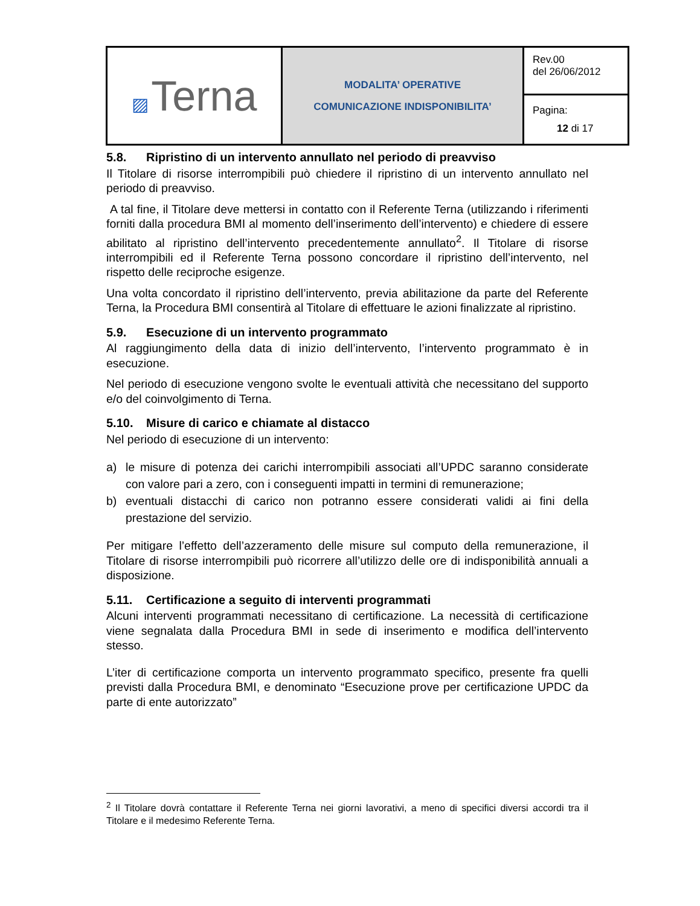| ▨ Terna | MODALITA’ OPERATIVE COMUNICAZIONE INDISPONIBILITA’ | Rev.00 del 26/06/2012 |
| | | Pagina: 12 di 17 |
5.8. Ripristino di un intervento annullato nel periodo di preavviso
Il Titolare di risorse interrompibili può chiedere il ripristino di un intervento annullato nel periodo di preavviso.
A tal fine, il Titolare deve mettersi in contatto con il Referente Terna (utilizzando i riferimenti forniti dalla procedura BMI al momento dell’inserimento dell’intervento) e chiedere di essere abilitato al ripristino dell’intervento precedentemente annullato<sup>2</sup>. Il Titolare di risorse interrompibili ed il Referente Terna possono concordare il ripristino dell’intervento, nel rispetto delle reciproche esigenze.
Una volta concordato il ripristino dell’intervento, previa abilitazione da parte del Referente Terna, la Procedura BMI consentirà al Titolare di effettuare le azioni finalizzate al ripristino.
5.9. Esecuzione di un intervento programmato
Al raggiungimento della data di inizio dell’intervento, l’intervento programmato è in esecuzione.
Nel periodo di esecuzione vengono svolte le eventuali attività che necessitano del supporto e/o del coinvolgimento di Terna.
5.10. Misure di carico e chiamate al distacco
Nel periodo di esecuzione di un intervento:
a) le misure di potenza dei carichi interrompibili associati all’UPDC saranno considerate con valore pari a zero, con i conseguenti impatti in termini di remunerazione;
b) eventuali distacchi di carico non potranno essere considerati validi ai fini della prestazione del servizio.
Per mitigare l’effetto dell’azzeramento delle misure sul computo della remunerazione, il Titolare di risorse interrompibili può ricorrere all’utilizzo delle ore di indisponibilità annuali a disposizione.
5.11. Certificazione a seguito di interventi programmati
Alcuni interventi programmati necessitano di certificazione. La necessità di certificazione viene segnalata dalla Procedura BMI in sede di inserimento e modifica dell’intervento stesso.
L’iter di certificazione comporta un intervento programmato specifico, presente fra quelli previsti dalla Procedura BMI, e denominato “Esecuzione prove per certificazione UPDC da parte di ente autorizzato”
<sup>2</sup> Il Titolare dovrà contattare il Referente Terna nei giorni lavorativi, a meno di specifici diversi accordi tra il Titolare e il medesimo Referente Terna.